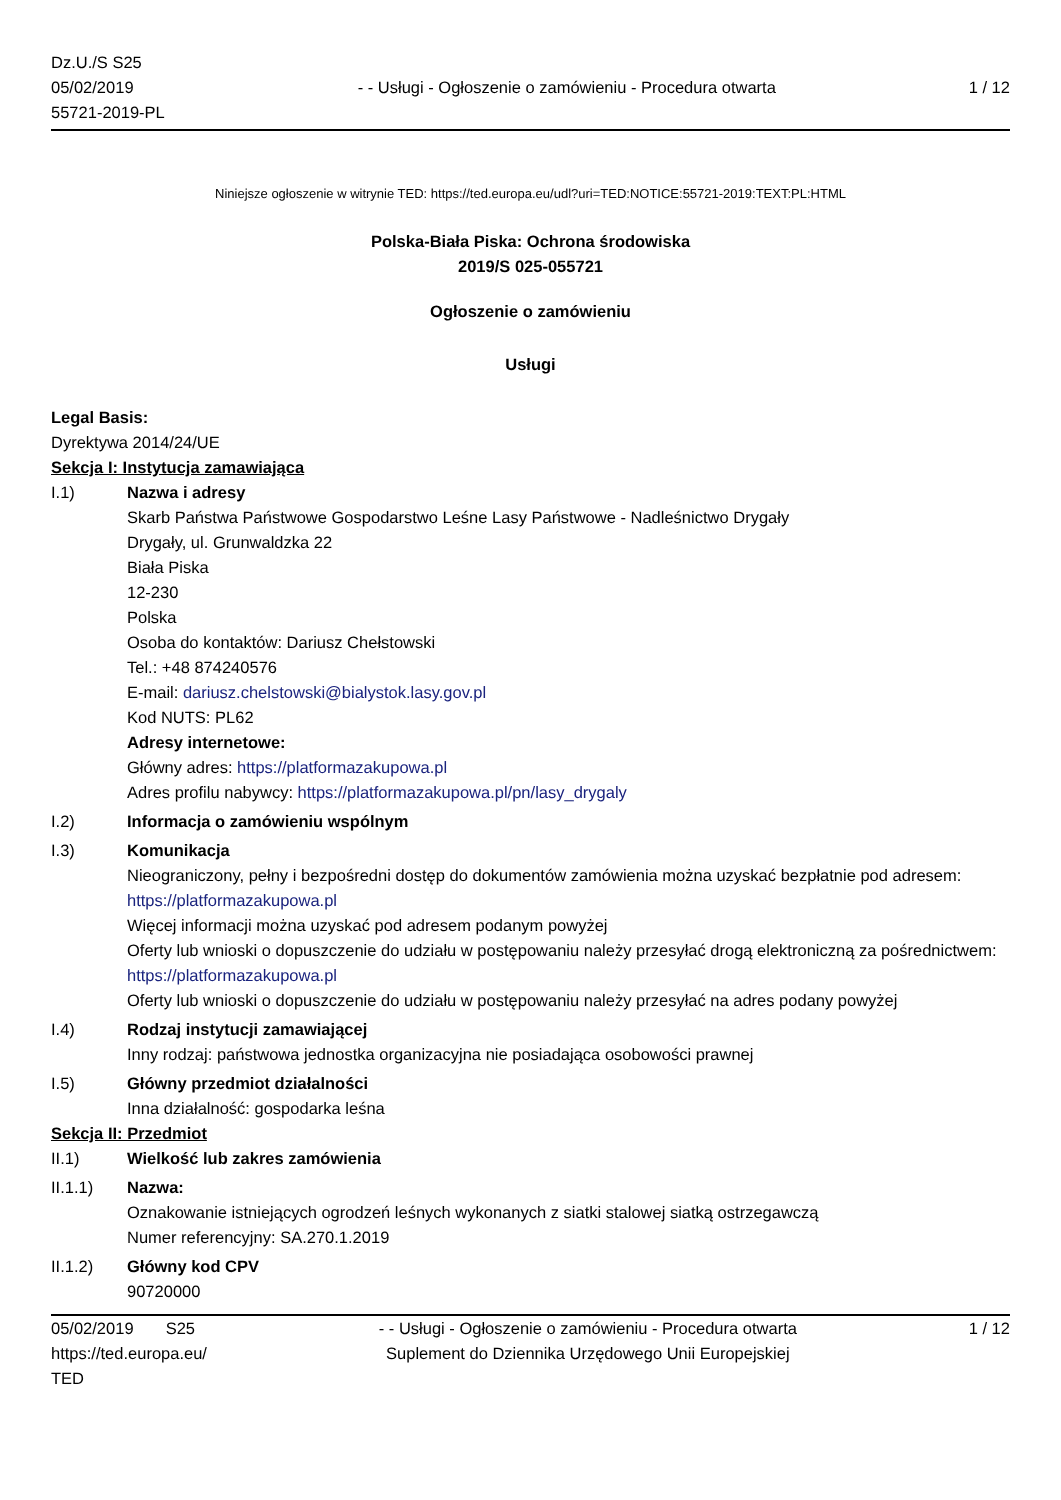Dz.U./S S25
05/02/2019
55721-2019-PL
- - Usługi - Ogłoszenie o zamówieniu - Procedura otwarta
1 / 12
Niniejsze ogłoszenie w witrynie TED: https://ted.europa.eu/udl?uri=TED:NOTICE:55721-2019:TEXT:PL:HTML
Polska-Biała Piska: Ochrona środowiska
2019/S 025-055721
Ogłoszenie o zamówieniu
Usługi
Legal Basis:
Dyrektywa 2014/24/UE
Sekcja I: Instytucja zamawiająca
I.1) Nazwa i adresy
Skarb Państwa Państwowe Gospodarstwo Leśne Lasy Państwowe - Nadleśnictwo Drygały
Drygały, ul. Grunwaldzka 22
Biała Piska
12-230
Polska
Osoba do kontaktów: Dariusz Chełstowski
Tel.: +48 874240576
E-mail: dariusz.chelstowski@bialystok.lasy.gov.pl
Kod NUTS: PL62
Adresy internetowe:
Główny adres: https://platformazakupowa.pl
Adres profilu nabywcy: https://platformazakupowa.pl/pn/lasy_drygaly
I.2) Informacja o zamówieniu wspólnym
I.3) Komunikacja
Nieograniczony, pełny i bezpośredni dostęp do dokumentów zamówienia można uzyskać bezpłatnie pod adresem: https://platformazakupowa.pl
Więcej informacji można uzyskać pod adresem podanym powyżej
Oferty lub wnioski o dopuszczenie do udziału w postępowaniu należy przesyłać drogą elektroniczną za pośrednictwem: https://platformazakupowa.pl
Oferty lub wnioski o dopuszczenie do udziału w postępowaniu należy przesyłać na adres podany powyżej
I.4) Rodzaj instytucji zamawiającej
Inny rodzaj: państwowa jednostka organizacyjna nie posiadająca osobowości prawnej
I.5) Główny przedmiot działalności
Inna działalność: gospodarka leśna
Sekcja II: Przedmiot
II.1) Wielkość lub zakres zamówienia
II.1.1) Nazwa:
Oznakowanie istniejących ogrodzeń leśnych wykonanych z siatki stalowej siatką ostrzegawczą
Numer referencyjny: SA.270.1.2019
II.1.2) Główny kod CPV
90720000
05/02/2019 S25
https://ted.europa.eu/
TED
- - Usługi - Ogłoszenie o zamówieniu - Procedura otwarta
Suplement do Dziennika Urzędowego Unii Europejskiej
1 / 12